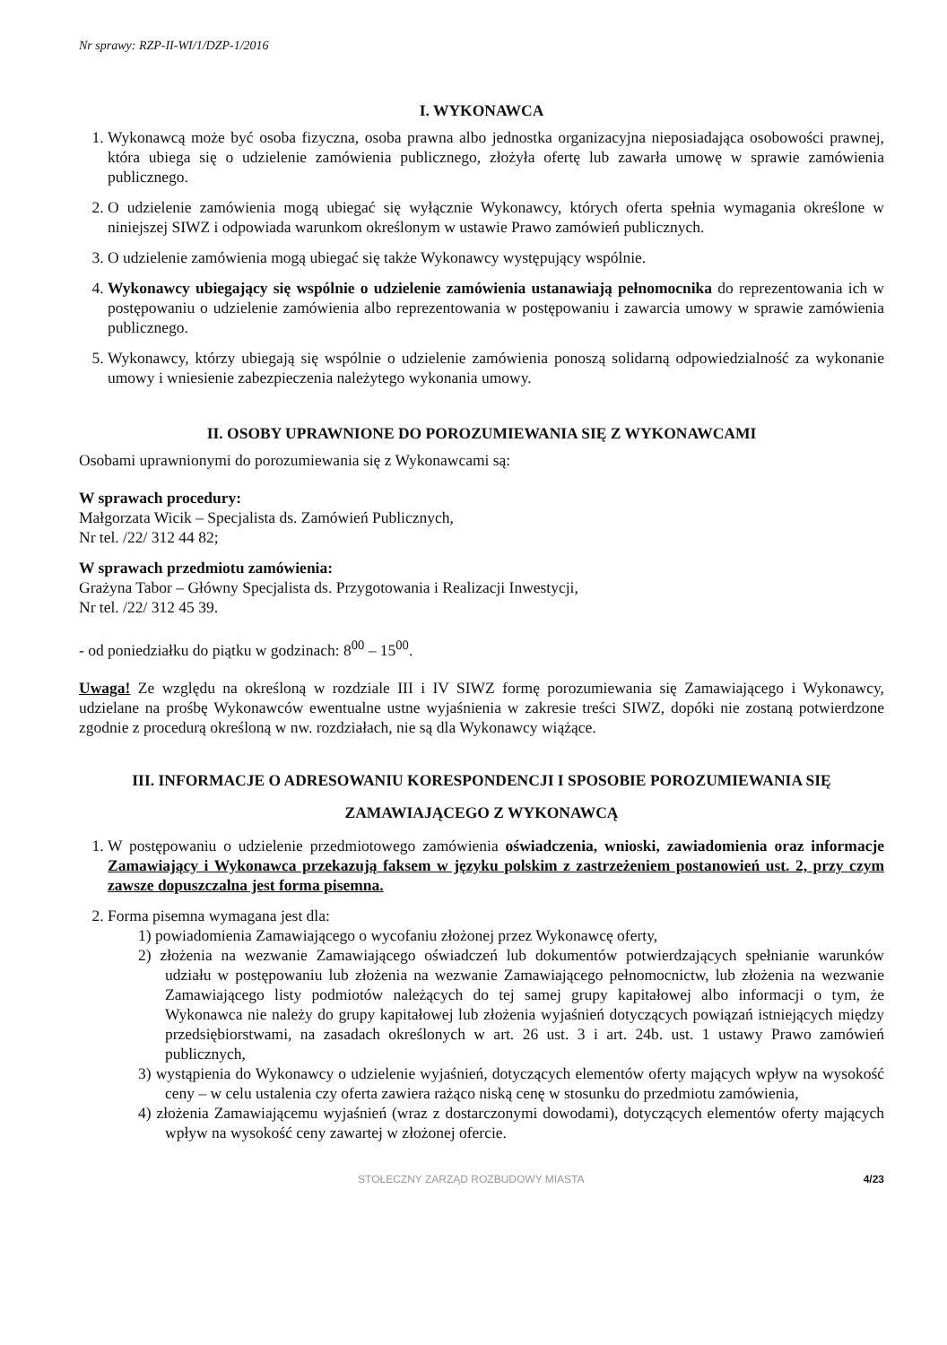Nr sprawy: RZP-II-WI/1/DZP-1/2016
I. WYKONAWCA
1. Wykonawcą może być osoba fizyczna, osoba prawna albo jednostka organizacyjna nieposiadająca osobowości prawnej, która ubiega się o udzielenie zamówienia publicznego, złożyła ofertę lub zawarła umowę w sprawie zamówienia publicznego.
2. O udzielenie zamówienia mogą ubiegać się wyłącznie Wykonawcy, których oferta spełnia wymagania określone w niniejszej SIWZ i odpowiada warunkom określonym w ustawie Prawo zamówień publicznych.
3. O udzielenie zamówienia mogą ubiegać się także Wykonawcy występujący wspólnie.
4. Wykonawcy ubiegający się wspólnie o udzielenie zamówienia ustanawiają pełnomocnika do reprezentowania ich w postępowaniu o udzielenie zamówienia albo reprezentowania w postępowaniu i zawarcia umowy w sprawie zamówienia publicznego.
5. Wykonawcy, którzy ubiegają się wspólnie o udzielenie zamówienia ponoszą solidarną odpowiedzialność za wykonanie umowy i wniesienie zabezpieczenia należytego wykonania umowy.
II. OSOBY UPRAWNIONE DO POROZUMIEWANIA SIĘ Z WYKONAWCAMI
Osobami uprawnionymi do porozumiewania się z Wykonawcami są:
W sprawach procedury:
Małgorzata Wicik – Specjalista ds. Zamówień Publicznych,
Nr tel. /22/ 312 44 82;
W sprawach przedmiotu zamówienia:
Grażyna Tabor – Główny Specjalista ds. Przygotowania i Realizacji Inwestycji,
Nr tel. /22/ 312 45 39.
- od poniedziałku do piątku w godzinach: 8<sup>00</sup> – 15<sup>00</sup>.
Uwaga! Ze względu na określoną w rozdziale III i IV SIWZ formę porozumiewania się Zamawiającego i Wykonawcy, udzielane na prośbę Wykonawców ewentualne ustne wyjaśnienia w zakresie treści SIWZ, dopóki nie zostaną potwierdzone zgodnie z procedurą określoną w nw. rozdziałach, nie są dla Wykonawcy wiążące.
III. INFORMACJE O ADRESOWANIU KORESPONDENCJI I SPOSOBIE POROZUMIEWANIA SIĘ ZAMAWIAJĄCEGO Z WYKONAWCĄ
1. W postępowaniu o udzielenie przedmiotowego zamówienia oświadczenia, wnioski, zawiadomienia oraz informacje Zamawiający i Wykonawca przekazują faksem w języku polskim z zastrzeżeniem postanowień ust. 2, przy czym zawsze dopuszczalna jest forma pisemna.
2. Forma pisemna wymagana jest dla:
1) powiadomienia Zamawiającego o wycofaniu złożonej przez Wykonawcę oferty,
2) złożenia na wezwanie Zamawiającego oświadczeń lub dokumentów potwierdzających spełnianie warunków udziału w postępowaniu lub złożenia na wezwanie Zamawiającego pełnomocnictw, lub złożenia na wezwanie Zamawiającego listy podmiotów należących do tej samej grupy kapitałowej albo informacji o tym, że Wykonawca nie należy do grupy kapitałowej lub złożenia wyjaśnień dotyczących powiązań istniejących między przedsiębiorstwami, na zasadach określonych w art. 26 ust. 3 i art. 24b. ust. 1 ustawy Prawo zamówień publicznych,
3) wystąpienia do Wykonawcy o udzielenie wyjaśnień, dotyczących elementów oferty mających wpływ na wysokość ceny – w celu ustalenia czy oferta zawiera rażąco niską cenę w stosunku do przedmiotu zamówienia,
4) złożenia Zamawiającemu wyjaśnień (wraz z dostarczonymi dowodami), dotyczących elementów oferty mających wpływ na wysokość ceny zawartej w złożonej ofercie.
STOŁECZNY ZARZĄD ROZBUDOWY MIASTA 4/23